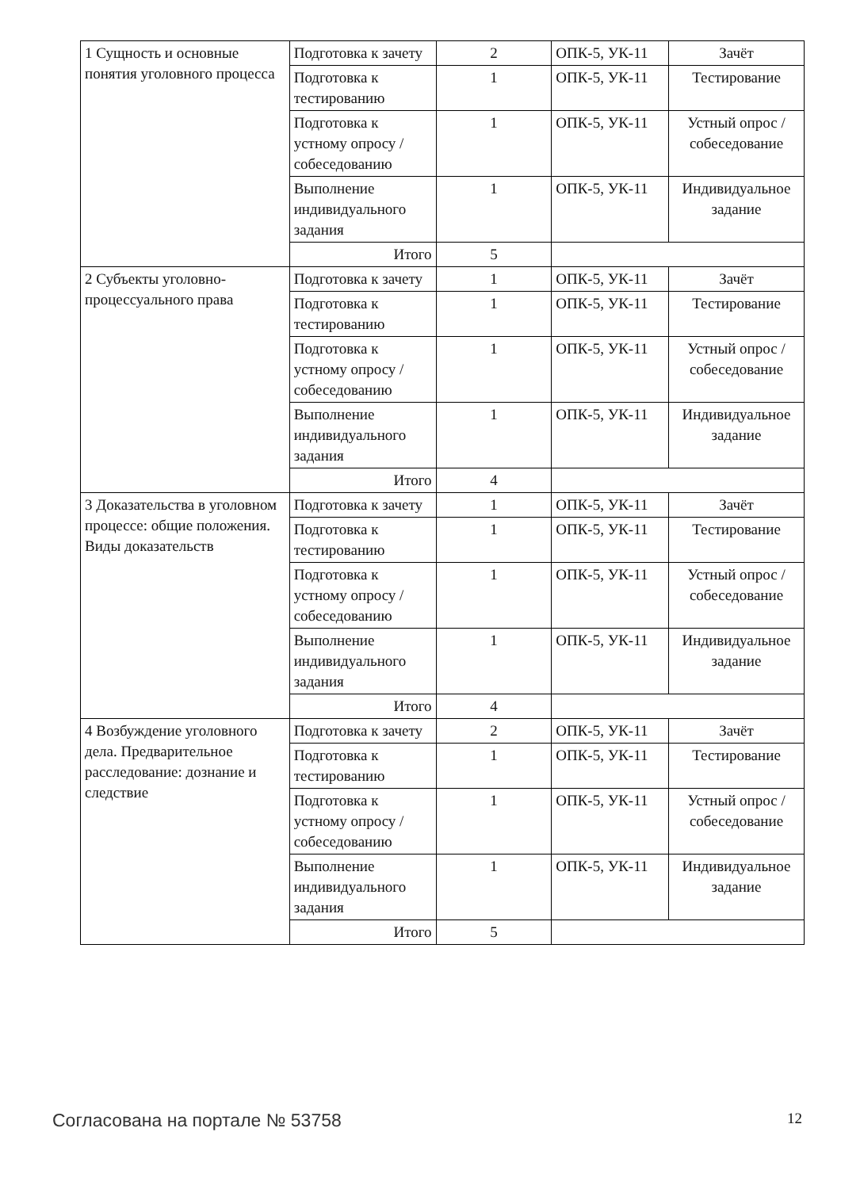| 1 Сущность и основные понятия уголовного процесса | Подготовка к зачету | 2 | ОПК-5, УК-11 | Зачёт |
| | Подготовка к тестированию | 1 | ОПК-5, УК-11 | Тестирование |
| | Подготовка к устному опросу / собеседованию | 1 | ОПК-5, УК-11 | Устный опрос / собеседование |
| | Выполнение индивидуального задания | 1 | ОПК-5, УК-11 | Индивидуальное задание |
| | Итого | 5 | | |
| 2 Субъекты уголовно-процессуального права | Подготовка к зачету | 1 | ОПК-5, УК-11 | Зачёт |
| | Подготовка к тестированию | 1 | ОПК-5, УК-11 | Тестирование |
| | Подготовка к устному опросу / собеседованию | 1 | ОПК-5, УК-11 | Устный опрос / собеседование |
| | Выполнение индивидуального задания | 1 | ОПК-5, УК-11 | Индивидуальное задание |
| | Итого | 4 | | |
| 3 Доказательства в уголовном процессе: общие положения. Виды доказательств | Подготовка к зачету | 1 | ОПК-5, УК-11 | Зачёт |
| | Подготовка к тестированию | 1 | ОПК-5, УК-11 | Тестирование |
| | Подготовка к устному опросу / собеседованию | 1 | ОПК-5, УК-11 | Устный опрос / собеседование |
| | Выполнение индивидуального задания | 1 | ОПК-5, УК-11 | Индивидуальное задание |
| | Итого | 4 | | |
| 4 Возбуждение уголовного дела. Предварительное расследование: дознание и следствие | Подготовка к зачету | 2 | ОПК-5, УК-11 | Зачёт |
| | Подготовка к тестированию | 1 | ОПК-5, УК-11 | Тестирование |
| | Подготовка к устному опросу / собеседованию | 1 | ОПК-5, УК-11 | Устный опрос / собеседование |
| | Выполнение индивидуального задания | 1 | ОПК-5, УК-11 | Индивидуальное задание |
| | Итого | 5 | | |
Согласована на портале № 53758 12